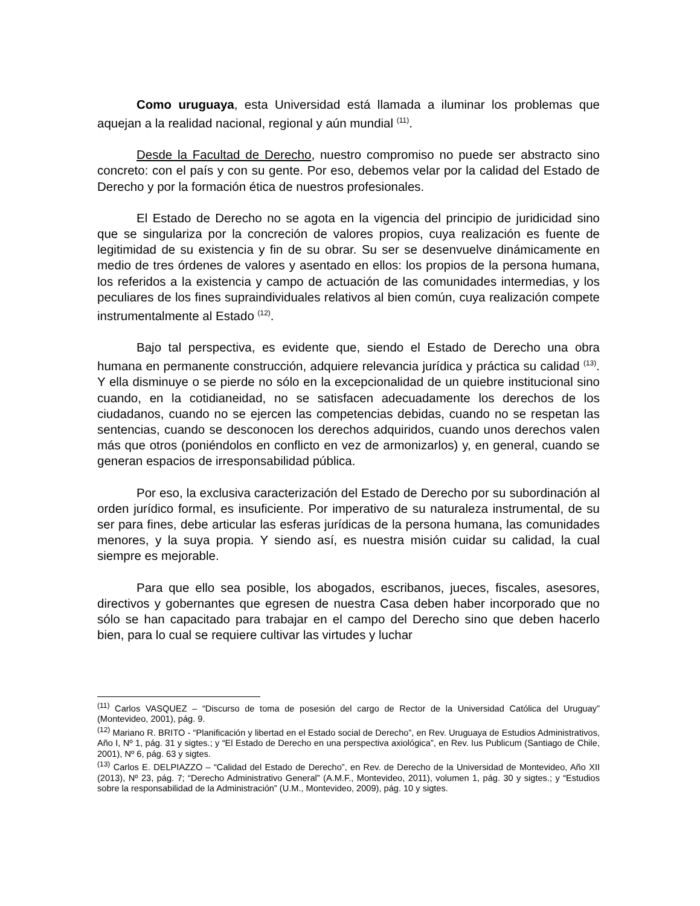Como uruguaya, esta Universidad está llamada a iluminar los problemas que aquejan a la realidad nacional, regional y aún mundial <sup>(11)</sup>.
Desde la Facultad de Derecho, nuestro compromiso no puede ser abstracto sino concreto: con el país y con su gente. Por eso, debemos velar por la calidad del Estado de Derecho y por la formación ética de nuestros profesionales.
El Estado de Derecho no se agota en la vigencia del principio de juridicidad sino que se singulariza por la concreción de valores propios, cuya realización es fuente de legitimidad de su existencia y fin de su obrar. Su ser se desenvuelve dinámicamente en medio de tres órdenes de valores y asentado en ellos: los propios de la persona humana, los referidos a la existencia y campo de actuación de las comunidades intermedias, y los peculiares de los fines supraindividuales relativos al bien común, cuya realización compete instrumentalmente al Estado <sup>(12)</sup>.
Bajo tal perspectiva, es evidente que, siendo el Estado de Derecho una obra humana en permanente construcción, adquiere relevancia jurídica y práctica su calidad <sup>(13)</sup>. Y ella disminuye o se pierde no sólo en la excepcionalidad de un quiebre institucional sino cuando, en la cotidianeidad, no se satisfacen adecuadamente los derechos de los ciudadanos, cuando no se ejercen las competencias debidas, cuando no se respetan las sentencias, cuando se desconocen los derechos adquiridos, cuando unos derechos valen más que otros (poniéndolos en conflicto en vez de armonizarlos) y, en general, cuando se generan espacios de irresponsabilidad pública.
Por eso, la exclusiva caracterización del Estado de Derecho por su subordinación al orden jurídico formal, es insuficiente. Por imperativo de su naturaleza instrumental, de su ser para fines, debe articular las esferas jurídicas de la persona humana, las comunidades menores, y la suya propia. Y siendo así, es nuestra misión cuidar su calidad, la cual siempre es mejorable.
Para que ello sea posible, los abogados, escribanos, jueces, fiscales, asesores, directivos y gobernantes que egresen de nuestra Casa deben haber incorporado que no sólo se han capacitado para trabajar en el campo del Derecho sino que deben hacerlo bien, para lo cual se requiere cultivar las virtudes y luchar
<sup>(11)</sup> Carlos VASQUEZ – “Discurso de toma de posesión del cargo de Rector de la Universidad Católica del Uruguay” (Montevideo, 2001), pág. 9.
<sup>(12)</sup> Mariano R. BRITO - “Planificación y libertad en el Estado social de Derecho”, en Rev. Uruguaya de Estudios Administrativos, Año I, Nº 1, pág. 31 y sigtes.; y “El Estado de Derecho en una perspectiva axiológica”, en Rev. Ius Publicum (Santiago de Chile, 2001), Nº 6, pág. 63 y sigtes.
<sup>(13)</sup> Carlos E. DELPIAZZO – “Calidad del Estado de Derecho”, en Rev. de Derecho de la Universidad de Montevideo, Año XII (2013), Nº 23, pág. 7; “Derecho Administrativo General” (A.M.F., Montevideo, 2011), volumen 1, pág. 30 y sigtes.; y “Estudios sobre la responsabilidad de la Administración” (U.M., Montevideo, 2009), pág. 10 y sigtes.